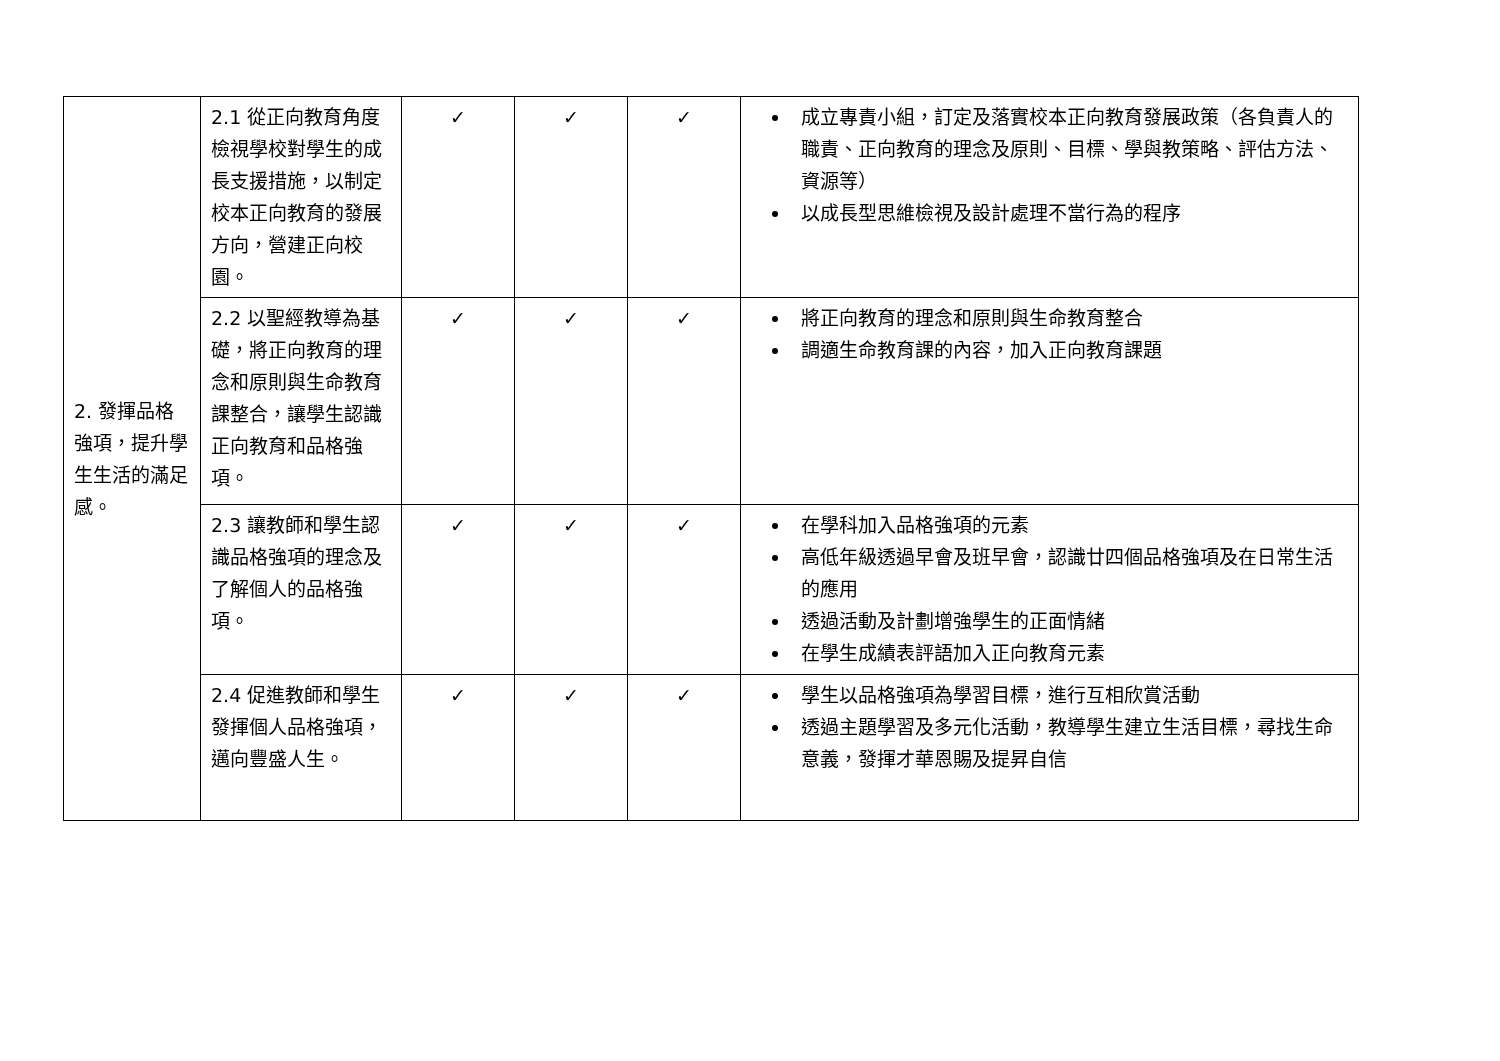| 2. 發揮品格強項，提升學生生活的滿足感。 | 2.1 從正向教育角度檢視學校對學生的成長支援措施，以制定校本正向教育的發展方向，營建正向校園。 | ✓ | ✓ | ✓ | 成立專責小組，訂定及落實校本正向教育發展政策（各負責人的職責、正向教育的理念及原則、目標、學與教策略、評估方法、資源等） 以成長型思維檢視及設計處理不當行為的程序 |
| | 2.2 以聖經教導為基礎，將正向教育的理念和原則與生命教育課整合，讓學生認識正向教育和品格強項。 | ✓ | ✓ | ✓ | 將正向教育的理念和原則與生命教育整合 調適生命教育課的內容，加入正向教育課題 |
| | 2.3 讓教師和學生認識品格強項的理念及了解個人的品格強項。 | ✓ | ✓ | ✓ | 在學科加入品格強項的元素 高低年級透過早會及班早會，認識廿四個品格強項及在日常生活的應用 透過活動及計劃增強學生的正面情緒 在學生成績表評語加入正向教育元素 |
| | 2.4 促進教師和學生發揮個人品格強項，邁向豐盛人生。 | ✓ | ✓ | ✓ | 學生以品格強項為學習目標，進行互相欣賞活動 透過主題學習及多元化活動，教導學生建立生活目標，尋找生命意義，發揮才華恩賜及提昇自信 |